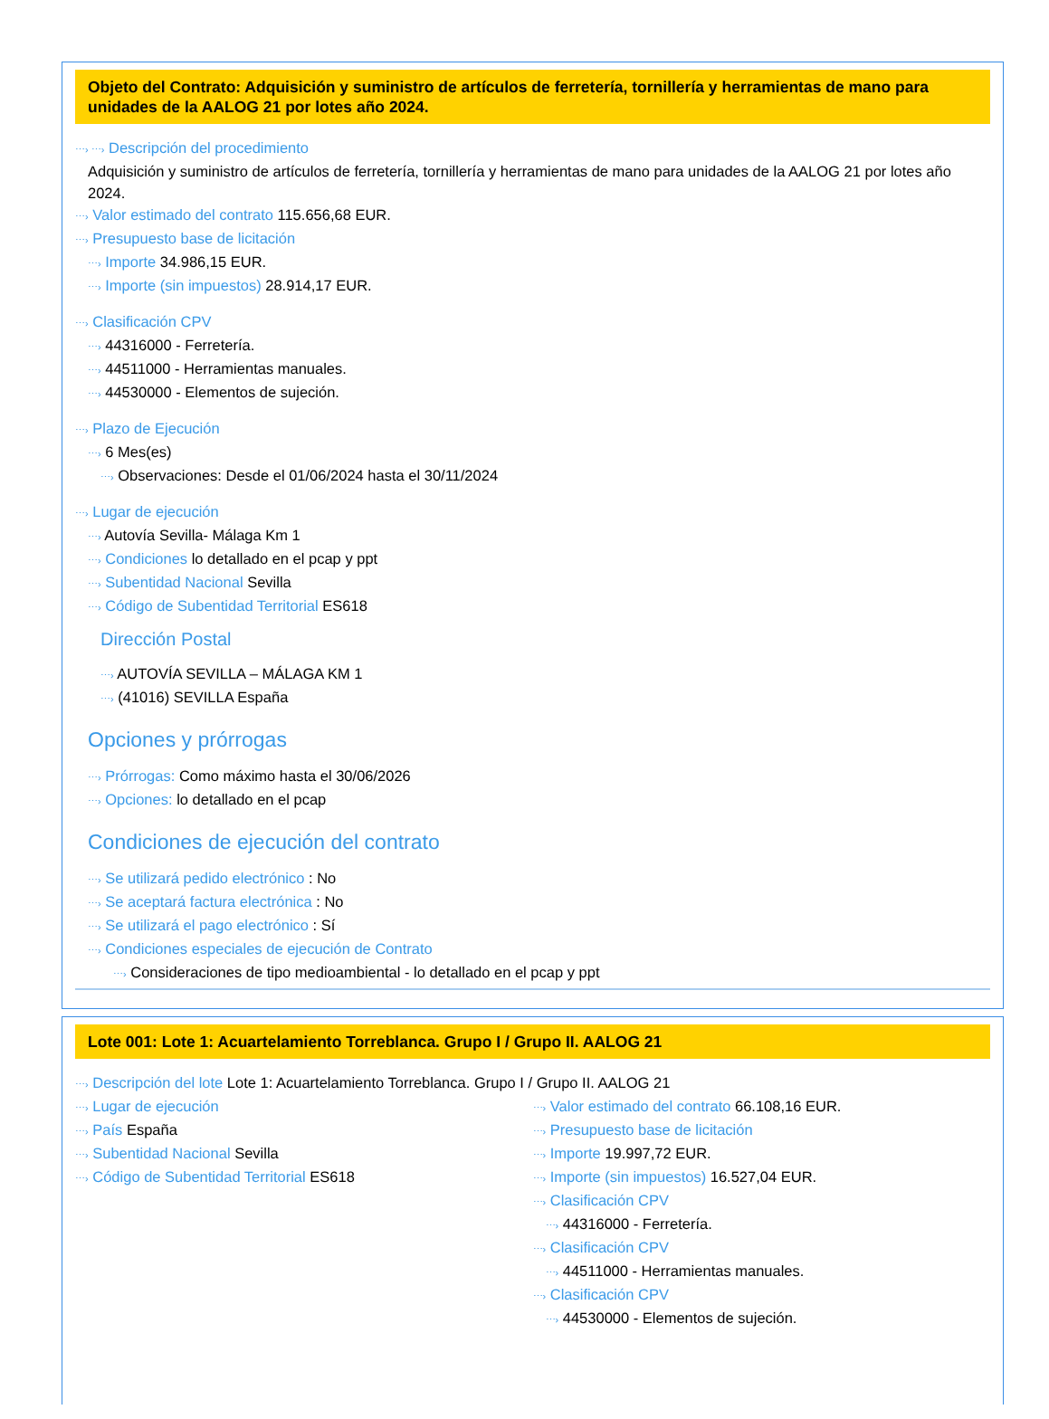Objeto del Contrato: Adquisición y suministro de artículos de ferretería, tornillería y herramientas de mano para unidades de la AALOG 21 por lotes año 2024.
⋯› ⋯› Descripción del procedimiento
Adquisición y suministro de artículos de ferretería, tornillería y herramientas de mano para unidades de la AALOG 21 por lotes año 2024.
⋯› Valor estimado del contrato 115.656,68 EUR.
⋯› Presupuesto base de licitación
⋯› Importe 34.986,15 EUR.
⋯› Importe (sin impuestos) 28.914,17 EUR.
⋯› Clasificación CPV
⋯› 44316000 - Ferretería.
⋯› 44511000 - Herramientas manuales.
⋯› 44530000 - Elementos de sujeción.
⋯› Plazo de Ejecución
⋯› 6 Mes(es)
⋯› Observaciones: Desde el 01/06/2024 hasta el 30/11/2024
⋯› Lugar de ejecución
⋯› Autovía Sevilla- Málaga Km 1
⋯› Condiciones lo detallado en el pcap y ppt
⋯› Subentidad Nacional Sevilla
⋯› Código de Subentidad Territorial ES618
Dirección Postal
⋯› AUTOVÍA SEVILLA – MÁLAGA KM 1
⋯› (41016) SEVILLA España
Opciones y prórrogas
⋯› Prórrogas: Como máximo hasta el 30/06/2026
⋯› Opciones: lo detallado en el pcap
Condiciones de ejecución del contrato
⋯› Se utilizará pedido electrónico : No
⋯› Se aceptará factura electrónica : No
⋯› Se utilizará el pago electrónico : Sí
⋯› Condiciones especiales de ejecución de Contrato
⋯› Consideraciones de tipo medioambiental - lo detallado en el pcap y ppt
Lote 001: Lote 1: Acuartelamiento Torreblanca. Grupo I / Grupo II. AALOG 21
⋯› Descripción del lote Lote 1: Acuartelamiento Torreblanca. Grupo I / Grupo II. AALOG 21
⋯› Lugar de ejecución
⋯› País España
⋯› Subentidad Nacional Sevilla
⋯› Código de Subentidad Territorial ES618
⋯› Valor estimado del contrato 66.108,16 EUR.
⋯› Presupuesto base de licitación
⋯› Importe 19.997,72 EUR.
⋯› Importe (sin impuestos) 16.527,04 EUR.
⋯› Clasificación CPV
⋯› 44316000 - Ferretería.
⋯› Clasificación CPV
⋯› 44511000 - Herramientas manuales.
⋯› Clasificación CPV
⋯› 44530000 - Elementos de sujeción.